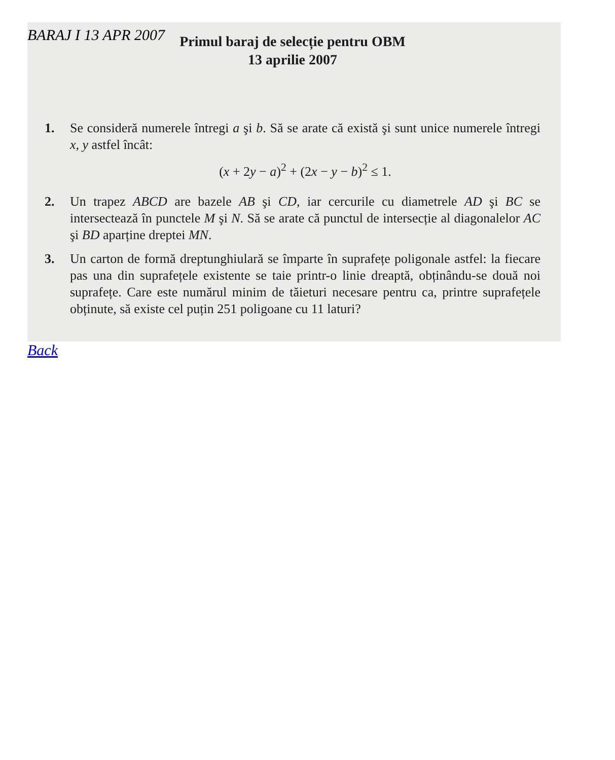BARAJ I 13 APR 2007
Primul baraj de selecție pentru OBM
13 aprilie 2007
1. Se consideră numerele întregi a şi b. Să se arate că există şi sunt unice numerele întregi x, y astfel încât:
(x + 2y − a)<sup>2</sup> + (2x − y − b)<sup>2</sup> ≤ 1.
2. Un trapez ABCD are bazele AB şi CD, iar cercurile cu diametrele AD şi BC se intersectează în punctele M şi N. Să se arate că punctul de intersecție al diagonalelor AC şi BD aparține dreptei MN.
3. Un carton de formă dreptunghiulară se împarte în suprafețe poligonale astfel: la fiecare pas una din suprafețele existente se taie printr-o linie dreaptă, obținându-se două noi suprafețe. Care este numărul minim de tăieturi necesare pentru ca, printre suprafețele obținute, să existe cel puțin 251 poligoane cu 11 laturi?
Back